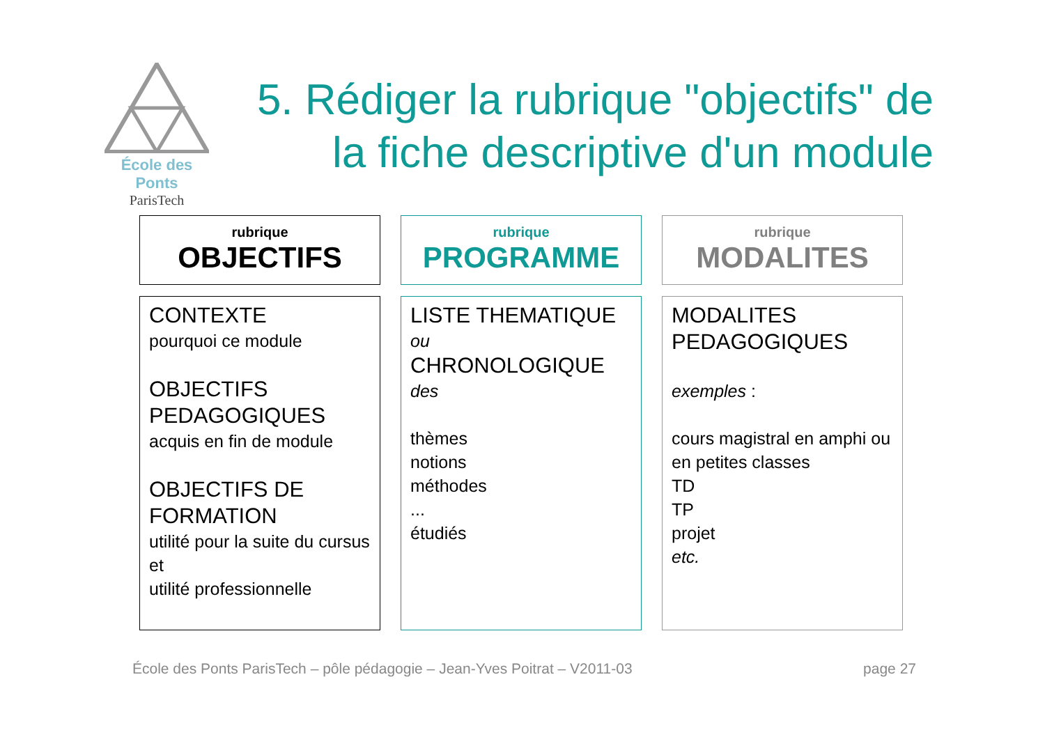École des Ponts
ParisTech
5. Rédiger la rubrique "objectifs" de la fiche descriptive d'un module
rubrique
OBJECTIFS
CONTEXTE
pourquoi ce module
OBJECTIFS PEDAGOGIQUES
acquis en fin de module
OBJECTIFS DE FORMATION
utilité pour la suite du cursus et
utilité professionnelle
rubrique
PROGRAMME
LISTE THEMATIQUE
ou
CHRONOLOGIQUE
des
thèmes
notions
méthodes
...
étudiés
rubrique
MODALITES
MODALITES PEDAGOGIQUES
exemples :
cours magistral en amphi ou en petites classes
TD
TP
projet
etc.
École des Ponts ParisTech – pôle pédagogie – Jean-Yves Poitrat – V2011-03 page 27